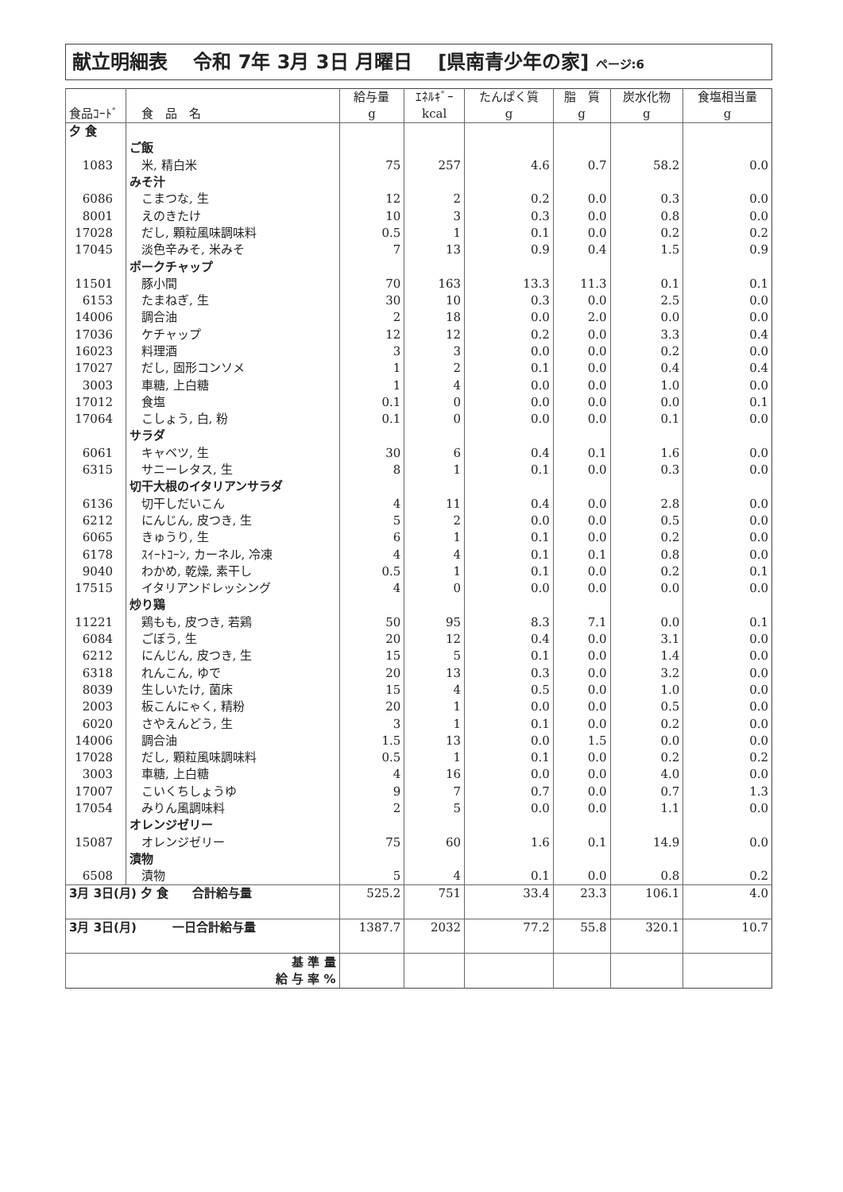献立明細表　 令和 7年 3月 3日 月曜日　 [県南青少年の家] ページ:6
| 食品ｺｰﾄﾞ | 食 品 名 | 給与量 g | ｴﾈﾙｷﾞｰ kcal | たんぱく質 g | 脂 質 g | 炭水化物 g | 食塩相当量 g |
| --- | --- | --- | --- | --- | --- | --- | --- |
| 夕 食 | | | | | | | |
| | ご飯 | | | | | | |
| 1083 | 米, 精白米 | 75 | 257 | 4.6 | 0.7 | 58.2 | 0.0 |
| | みそ汁 | | | | | | |
| 6086 | こまつな, 生 | 12 | 2 | 0.2 | 0.0 | 0.3 | 0.0 |
| 8001 | えのきたけ | 10 | 3 | 0.3 | 0.0 | 0.8 | 0.0 |
| 17028 | だし, 顆粒風味調味料 | 0.5 | 1 | 0.1 | 0.0 | 0.2 | 0.2 |
| 17045 | 淡色辛みそ, 米みそ | 7 | 13 | 0.9 | 0.4 | 1.5 | 0.9 |
| | ポークチャップ | | | | | | |
| 11501 | 豚小間 | 70 | 163 | 13.3 | 11.3 | 0.1 | 0.1 |
| 6153 | たまねぎ, 生 | 30 | 10 | 0.3 | 0.0 | 2.5 | 0.0 |
| 14006 | 調合油 | 2 | 18 | 0.0 | 2.0 | 0.0 | 0.0 |
| 17036 | ケチャップ | 12 | 12 | 0.2 | 0.0 | 3.3 | 0.4 |
| 16023 | 料理酒 | 3 | 3 | 0.0 | 0.0 | 0.2 | 0.0 |
| 17027 | だし, 固形コンソメ | 1 | 2 | 0.1 | 0.0 | 0.4 | 0.4 |
| 3003 | 車糖, 上白糖 | 1 | 4 | 0.0 | 0.0 | 1.0 | 0.0 |
| 17012 | 食塩 | 0.1 | 0 | 0.0 | 0.0 | 0.0 | 0.1 |
| 17064 | こしょう, 白, 粉 | 0.1 | 0 | 0.0 | 0.0 | 0.1 | 0.0 |
| | サラダ | | | | | | |
| 6061 | キャベツ, 生 | 30 | 6 | 0.4 | 0.1 | 1.6 | 0.0 |
| 6315 | サニーレタス, 生 | 8 | 1 | 0.1 | 0.0 | 0.3 | 0.0 |
| | 切干大根のイタリアンサラダ | | | | | | |
| 6136 | 切干しだいこん | 4 | 11 | 0.4 | 0.0 | 2.8 | 0.0 |
| 6212 | にんじん, 皮つき, 生 | 5 | 2 | 0.0 | 0.0 | 0.5 | 0.0 |
| 6065 | きゅうり, 生 | 6 | 1 | 0.1 | 0.0 | 0.2 | 0.0 |
| 6178 | ｽｲｰﾄｺｰﾝ, カーネル, 冷凍 | 4 | 4 | 0.1 | 0.1 | 0.8 | 0.0 |
| 9040 | わかめ, 乾燥, 素干し | 0.5 | 1 | 0.1 | 0.0 | 0.2 | 0.1 |
| 17515 | イタリアンドレッシング | 4 | 0 | 0.0 | 0.0 | 0.0 | 0.0 |
| | 炒り鶏 | | | | | | |
| 11221 | 鶏もも, 皮つき, 若鶏 | 50 | 95 | 8.3 | 7.1 | 0.0 | 0.1 |
| 6084 | ごぼう, 生 | 20 | 12 | 0.4 | 0.0 | 3.1 | 0.0 |
| 6212 | にんじん, 皮つき, 生 | 15 | 5 | 0.1 | 0.0 | 1.4 | 0.0 |
| 6318 | れんこん, ゆで | 20 | 13 | 0.3 | 0.0 | 3.2 | 0.0 |
| 8039 | 生しいたけ, 菌床 | 15 | 4 | 0.5 | 0.0 | 1.0 | 0.0 |
| 2003 | 板こんにゃく, 精粉 | 20 | 1 | 0.0 | 0.0 | 0.5 | 0.0 |
| 6020 | さやえんどう, 生 | 3 | 1 | 0.1 | 0.0 | 0.2 | 0.0 |
| 14006 | 調合油 | 1.5 | 13 | 0.0 | 1.5 | 0.0 | 0.0 |
| 17028 | だし, 顆粒風味調味料 | 0.5 | 1 | 0.1 | 0.0 | 0.2 | 0.2 |
| 3003 | 車糖, 上白糖 | 4 | 16 | 0.0 | 0.0 | 4.0 | 0.0 |
| 17007 | こいくちしょうゆ | 9 | 7 | 0.7 | 0.0 | 0.7 | 1.3 |
| 17054 | みりん風調味料 | 2 | 5 | 0.0 | 0.0 | 1.1 | 0.0 |
| | オレンジゼリー | | | | | | |
| 15087 | オレンジゼリー | 75 | 60 | 1.6 | 0.1 | 14.9 | 0.0 |
| | 漬物 | | | | | | |
| 6508 | 漬物 | 5 | 4 | 0.1 | 0.0 | 0.8 | 0.2 |
| 3月 3日(月) 夕 食 合計給与量 | | 525.2 | 751 | 33.4 | 23.3 | 106.1 | 4.0 |
| 3月 3日(月) 一日合計給与量 | | 1387.7 | 2032 | 77.2 | 55.8 | 320.1 | 10.7 |
| 基 準 量 | | | | | | | |
| 給 与 率 % | | | | | | | |